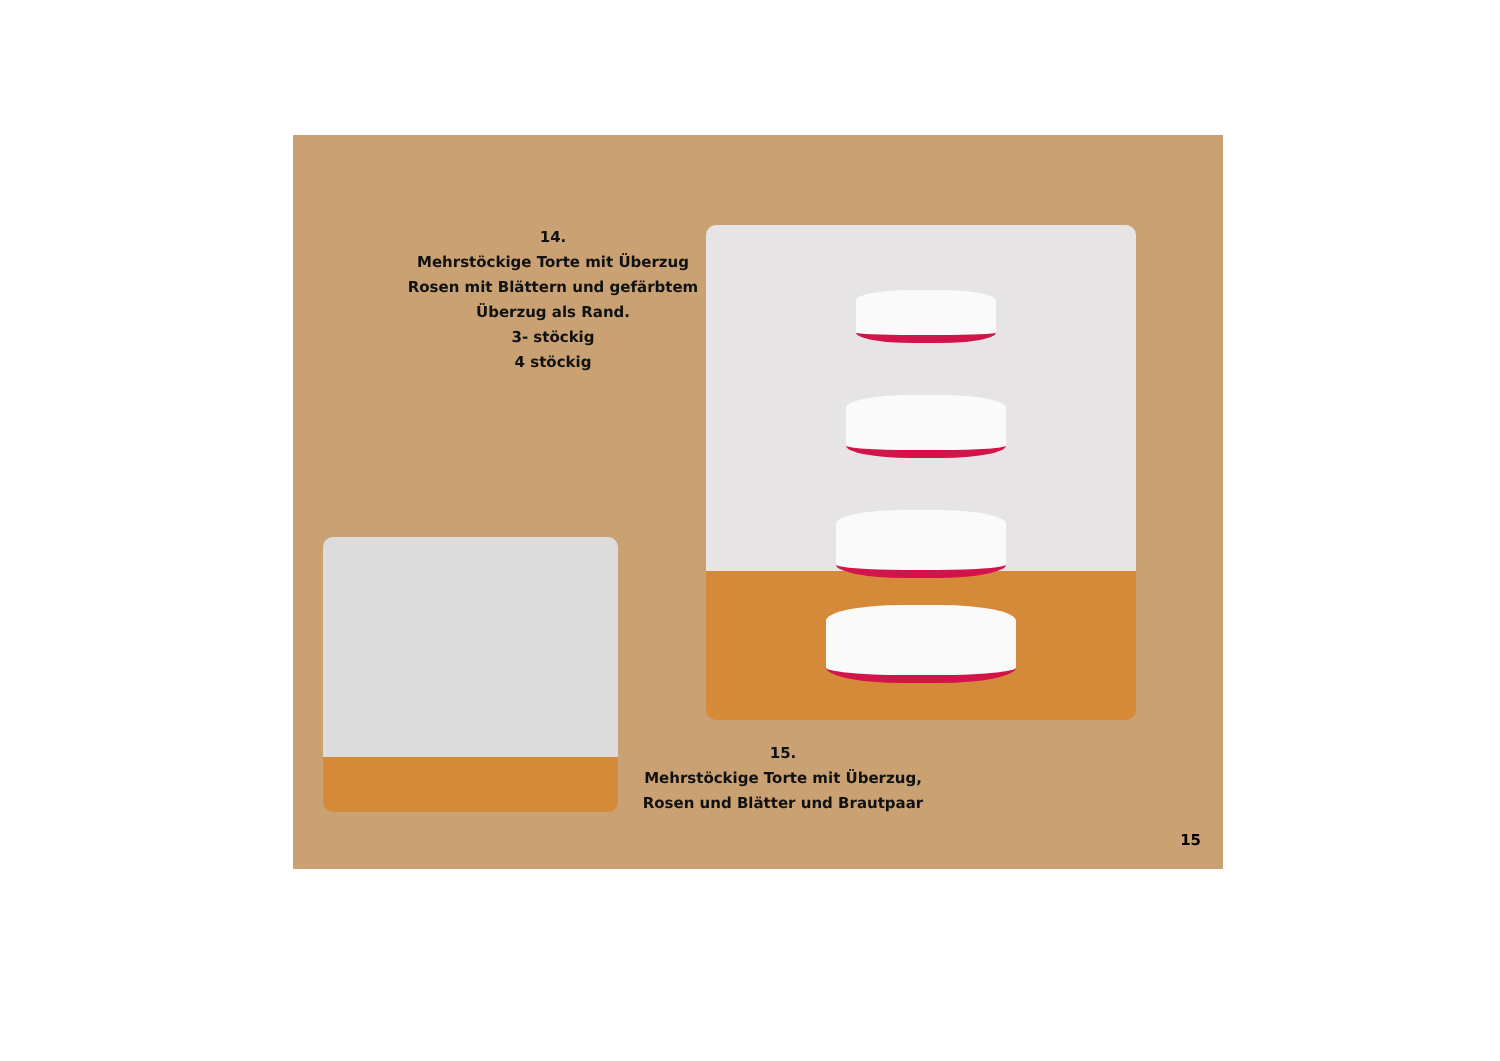14.
Mehrstöckige Torte mit Überzug
Rosen mit Blättern und gefärbtem
Überzug als Rand.
3- stöckig
4 stöckig
15.
Mehrstöckige Torte mit Überzug,
Rosen und Blätter und Brautpaar
15